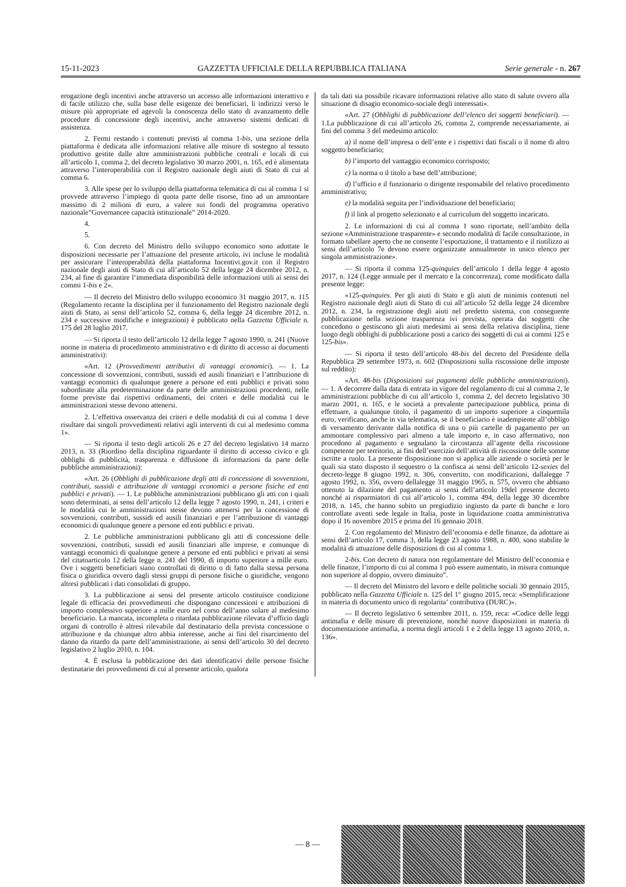15-11-2023 GAZZETTA UFFICIALE DELLA REPUBBLICA ITALIANA Serie generale - n. 267
erogazione degli incentivi anche attraverso un accesso alle informazioni interattivo e di facile utilizzo che, sulla base delle esigenze dei beneficiari, li indirizzi verso le misure più appropriate ed agevoli la conoscenza dello stato di avanzamento delle procedure di concessione degli incentivi, anche attraverso sistemi dedicati di assistenza.
2. Fermi restando i contenuti previsti al comma 1-bis, una sezione della piattaforma è dedicata alle informazioni relative alle misure di sostegno al tessuto produttivo gestite dalle altre amministrazioni pubbliche centrali e locali di cui all’articolo 1, comma 2, del decreto legislativo 30 marzo 2001, n. 165, ed è alimentata attraverso l’interoperabilità con il Registro nazionale degli aiuti di Stato di cui al comma 6.
3. Alle spese per lo sviluppo della piattaforma telematica di cui al comma 1 si provvede attraverso l’impiego di quota parte delle risorse, fino ad un ammontare massimo di 2 milioni di euro, a valere sui fondi del programma operativo nazionale”Governancee capacità istituzionale” 2014-2020.
4.
5.
6. Con decreto del Ministro dello sviluppo economico sono adottate le disposizioni necessarie per l’attuazione del presente articolo, ivi incluse le modalità per assicurare l’interoperabilità della piattaforma Incentivi.gov.it con il Registro nazionale degli aiuti di Stato di cui all’articolo 52 della legge 24 dicembre 2012, n. 234, al fine di garantire l’immediata disponibilità delle informazioni utili ai sensi dei commi 1-bis e 2».
— Il decreto del Ministro dello sviluppo economico 31 maggio 2017, n. 115 (Regolamento recante la disciplina per il funzionamento del Registro nazionale degli aiuti di Stato, ai sensi dell’articolo 52, comma 6, della legge 24 dicembre 2012, n. 234 e successive modifiche e integrazioni) è pubblicato nella Gazzetta Ufficiale n. 175 del 28 luglio 2017.
— Si riporta il testo dell’articolo 12 della legge 7 agosto 1990, n. 241 (Nuove norme in materia di procedimento amministrativo e di diritto di accesso ai documenti amministrativi):
«Art. 12 (Provvedimenti attributivi di vantaggi economici). — 1. La concessione di sovvenzioni, contributi, sussidi ed ausili finanziari e l’attribuzione di vantaggi economici di qualunque genere a persone ed enti pubblici e privati sono subordinate alla predeterminazione da parte delle amministrazioni procedenti, nelle forme previste dai rispettivi ordinamenti, dei criteri e delle modalità cui le amministrazioni stesse devono attenersi.
2. L’effettiva osservanza dei criteri e delle modalità di cui al comma 1 deve risultare dai singoli provvedimenti relativi agli interventi di cui al medesimo comma 1».
— Si riporta il testo degli articoli 26 e 27 del decreto legislativo 14 marzo 2013, n. 33 (Riordino della disciplina riguardante il diritto di accesso civico e gli obblighi di pubblicità, trasparenza e diffusione di informazioni da parte delle pubbliche amministrazioni):
«Art. 26 (Obblighi di pubblicazione degli atti di concessione di sovvenzioni, contributi, sussidi e attribuzione di vantaggi economici a persone fisiche ed enti pubblici e privati). — 1. Le pubbliche amministrazioni pubblicano gli atti con i quali sono determinati, ai sensi dell’articolo 12 della legge 7 agosto 1990, n. 241, i criteri e le modalità cui le amministrazioni stesse devono attenersi per la concessione di sovvenzioni, contributi, sussidi ed ausili finanziari e per l’attribuzione di vantaggi economici di qualunque genere a persone ed enti pubblici e privati.
2. Le pubbliche amministrazioni pubblicano gli atti di concessione delle sovvenzioni, contributi, sussidi ed ausili finanziari alle imprese, e comunque di vantaggi economici di qualunque genere a persone ed enti pubblici e privati ai sensi del citatoarticolo 12 della legge n. 241 del 1990, di importo superiore a mille euro. Ove i soggetti beneficiari siano controllati di diritto o di fatto dalla stessa persona fisica o giuridica ovvero dagli stessi gruppi di persone fisiche o giuridiche, vengono altresì pubblicati i dati consolidati di gruppo.
3. La pubblicazione ai sensi del presente articolo costituisce condizione legale di efficacia dei provvedimenti che dispongano concessioni e attribuzioni di importo complessivo superiore a mille euro nel corso dell’anno solare al medesimo beneficiario. La mancata, incompleta o ritardata pubblicazione rilevata d’ufficio dagli organi di controllo è altresì rilevabile dal destinatario della prevista concessione o attribuzione e da chiunque altro abbia interesse, anche ai fini del risarcimento del danno da ritardo da parte dell’amministrazione, ai sensi dell’articolo 30 del decreto legislativo 2 luglio 2010, n. 104.
4. È esclusa la pubblicazione dei dati identificativi delle persone fisiche destinatarie dei provvedimenti di cui al presente articolo, qualora
da tali dati sia possibile ricavare informazioni relative allo stato di salute ovvero alla situazione di disagio economico-sociale degli interessati».
«Art. 27 (Obblighi di pubblicazione dell’elenco dei soggetti beneficiari). — 1.La pubblicazione di cui all’articolo 26, comma 2, comprende necessariamente, ai fini del comma 3 del medesimo articolo:
a) il nome dell’impresa o dell’ente e i rispettivi dati fiscali o il nome di altro soggetto beneficiario;
b) l’importo del vantaggio economico corrisposto;
c) la norma o il titolo a base dell’attribuzione;
d) l’ufficio e il funzionario o dirigente responsabile del relativo procedimento amministrativo;
e) la modalità seguita per l’individuazione del beneficiario;
f) il link al progetto selezionato e al curriculum del soggetto incaricato.
2. Le informazioni di cui al comma 1 sono riportate, nell’ambito della sezione «Amministrazione trasparente» e secondo modalità di facile consultazione, in formato tabellare aperto che ne consente l’esportazione, il trattamento e il riutilizzo ai sensi dell’articolo 7e devono essere organizzate annualmente in unico elenco per singola amministrazione».
— Si riporta il comma 125-quinquies dell’articolo 1 della legge 4 agosto 2017, n. 124 (Legge annuale per il mercato e la concorrenza), come modificato dalla presente legge:
«125-quinquies. Per gli aiuti di Stato e gli aiuti de minimis contenuti nel Registro nazionale degli aiuti di Stato di cui all’articolo 52 della legge 24 dicembre 2012, n. 234, la registrazione degli aiuti nel predetto sistema, con conseguente pubblicazione nella sezione trasparenza ivi prevista, operata dai soggetti che concedono o gestiscono gli aiuti medesimi ai sensi della relativa disciplina, tiene luogo degli obblighi di pubblicazione posti a carico dei soggetti di cui ai commi 125 e 125-bis».
— Si riporta il testo dell’articolo 48-bis del decreto del Presidente della Repubblica 29 settembre 1973, n. 602 (Disposizioni sulla riscossione delle imposte sul reddito):
«Art. 48-bis (Disposizioni sui pagamenti delle pubbliche amministrazioni). — 1. A decorrere dalla data di entrata in vigore del regolamento di cui al comma 2, le amministrazioni pubbliche di cui all’articolo 1, comma 2, del decreto legislativo 30 marzo 2001, n. 165, e le società a prevalente partecipazione pubblica, prima di effettuare, a qualunque titolo, il pagamento di un importo superiore a cinquemila euro, verificano, anche in via telematica, se il beneficiario è inadempiente all’obbligo di versamento derivante dalla notifica di una o più cartelle di pagamento per un ammontare complessivo pari almeno a tale importo e, in caso affermativo, non procedono al pagamento e segnalano la circostanza all’agente della riscossione competente per territorio, ai fini dell’esercizio dell’attività di riscossione delle somme iscritte a ruolo. La presente disposizione non si applica alle aziende o società per le quali sia stato disposto il sequestro o la confisca ai sensi dell’articolo 12-sexies del decreto-legge 8 giugno 1992, n. 306, convertito, con modificazioni, dallalegge 7 agosto 1992, n. 356, ovvero dellalegge 31 maggio 1965, n. 575, ovvero che abbiano ottenuto la dilazione del pagamento ai sensi dell’articolo 19del presente decreto nonché ai risparmiatori di cui all’articolo 1, comma 494, della legge 30 dicembre 2018, n. 145, che hanno subito un pregiudizio ingiusto da parte di banche e loro controllate aventi sede legale in Italia, poste in liquidazione coatta amministrativa dopo il 16 novembre 2015 e prima del 16 gennaio 2018.
2. Con regolamento del Ministro dell’economia e delle finanze, da adottare ai sensi dell’articolo 17, comma 3, della legge 23 agosto 1988, n. 400, sono stabilite le modalità di attuazione delle disposizioni di cui al comma 1.
2-bis. Con decreto di natura non regolamentare del Ministro dell’economia e delle finanze, l’importo di cui al comma 1 può essere aumentato, in misura comunque non superiore al doppio, ovvero diminuito”.
— Il decreto del Ministro del lavoro e delle politiche sociali 30 gennaio 2015, pubblicato nella Gazzetta Ufficiale n. 125 del 1° giugno 2015, reca: «Semplificazione in materia di documento unico di regolarita’ contributiva (DURC)».
— Il decreto legislativo 6 settembre 2011, n. 159, reca: «Codice delle leggi antimafia e delle misure di prevenzione, nonché nuove disposizioni in materia di documentazione antimafia, a norma degli articoli 1 e 2 della legge 13 agosto 2010, n. 136».
— 8 —